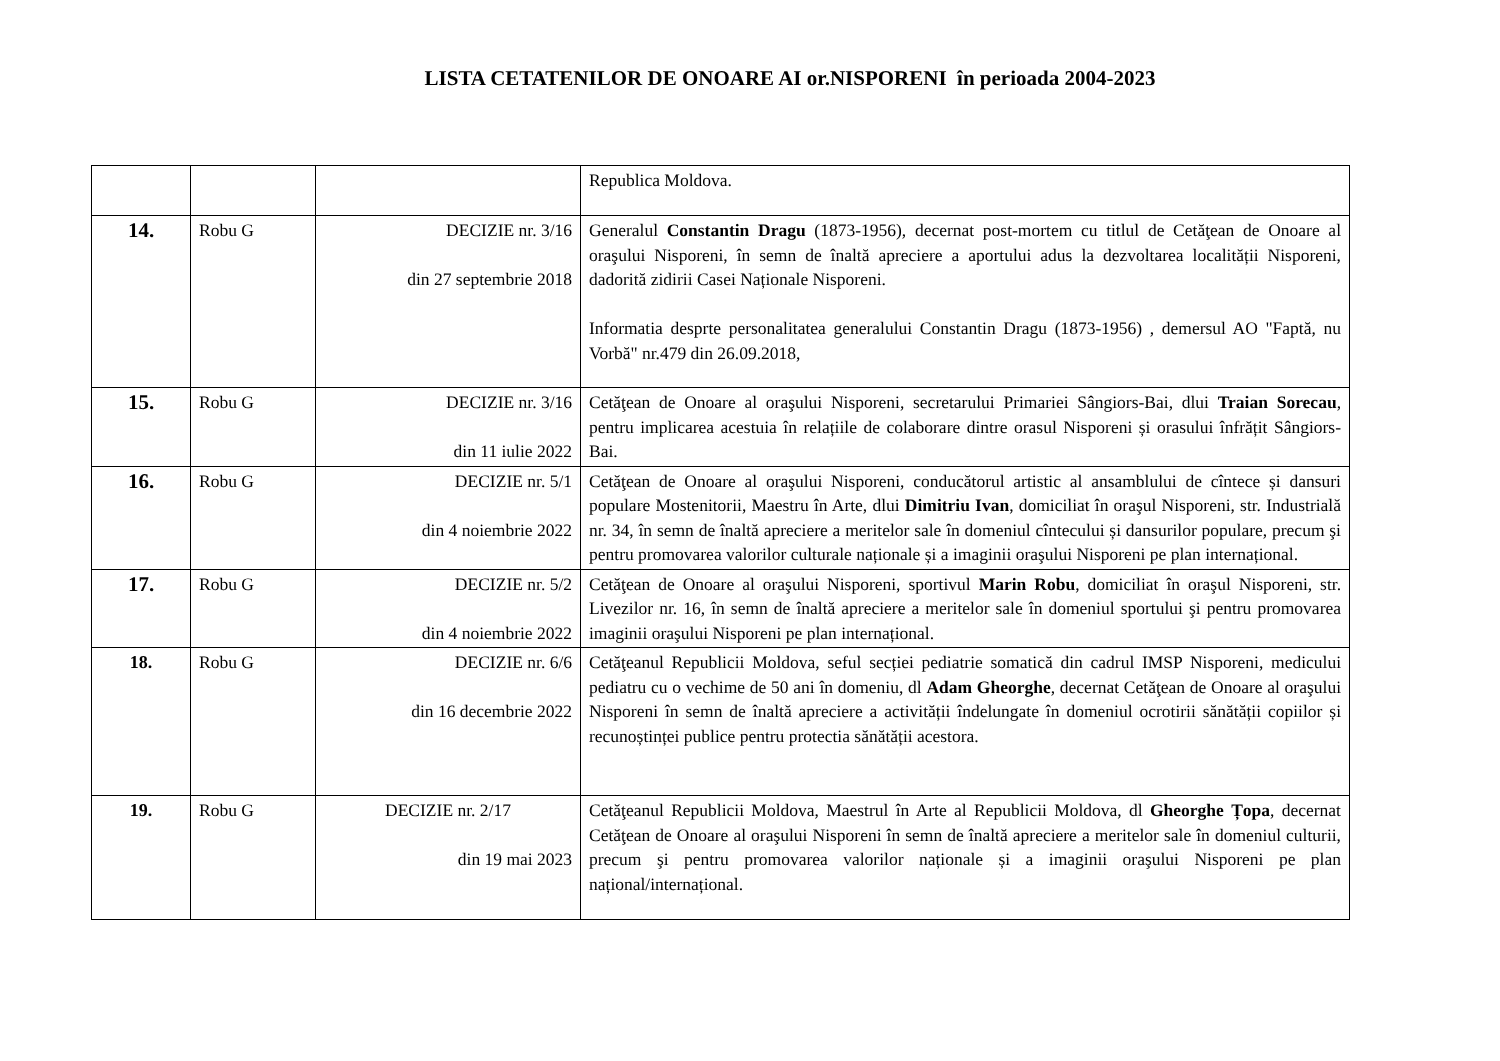LISTA CETATENILOR DE ONOARE AI or.NISPORENI în perioada 2004-2023
| | | | Republica Moldova. |
| 14. | Robu G | DECIZIE nr. 3/16 din 27 septembrie 2018 | Generalul Constantin Dragu (1873-1956), decernat post-mortem cu titlul de Cetăţean de Onoare al oraşului Nisporeni, în semn de înaltă apreciere a aportului adus la dezvoltarea localității Nisporeni, dadorită zidirii Casei Naționale Nisporeni. Informatia desprte personalitatea generalului Constantin Dragu (1873-1956) , demersul AO "Faptă, nu Vorbă" nr.479 din 26.09.2018, |
| 15. | Robu G | DECIZIE nr. 3/16 din 11 iulie 2022 | Cetăţean de Onoare al oraşului Nisporeni, secretarului Primariei Sângiors-Bai, dlui Traian Sorecau , pentru implicarea acestuia în relațiile de colaborare dintre orasul Nisporeni și orasului înfrățit Sângiors-Bai. |
| 16. | Robu G | DECIZIE nr. 5/1 din 4 noiembrie 2022 | Cetăţean de Onoare al oraşului Nisporeni, conducătorul artistic al ansamblului de cîntece și dansuri populare Mostenitorii, Maestru în Arte, dlui Dimitriu Ivan , domiciliat în oraşul Nisporeni, str. Industrială nr. 34, în semn de înaltă apreciere a meritelor sale în domeniul cîntecului și dansurilor populare, precum şi pentru promovarea valorilor culturale naționale și a imaginii oraşului Nisporeni pe plan internațional. |
| 17. | Robu G | DECIZIE nr. 5/2 din 4 noiembrie 2022 | Cetăţean de Onoare al oraşului Nisporeni, sportivul Marin Robu , domiciliat în oraşul Nisporeni, str. Livezilor nr. 16, în semn de înaltă apreciere a meritelor sale în domeniul sportului şi pentru promovarea imaginii oraşului Nisporeni pe plan internațional. |
| 18. | Robu G | DECIZIE nr. 6/6 din 16 decembrie 2022 | Cetăţeanul Republicii Moldova, seful secției pediatrie somatică din cadrul IMSP Nisporeni, medicului pediatru cu o vechime de 50 ani în domeniu, dl Adam Gheorghe , decernat Cetăţean de Onoare al oraşului Nisporeni în semn de înaltă apreciere a activității îndelungate în domeniul ocrotirii sănătății copiilor și recunoștinței publice pentru protectia sănătății acestora. |
| 19. | Robu G | DECIZIE nr. 2/17 din 19 mai 2023 | Cetăţeanul Republicii Moldova, Maestrul în Arte al Republicii Moldova, dl Gheorghe Țopa , decernat Cetăţean de Onoare al oraşului Nisporeni în semn de înaltă apreciere a meritelor sale în domeniul culturii, precum şi pentru promovarea valorilor naționale și a imaginii oraşului Nisporeni pe plan național/internațional. |